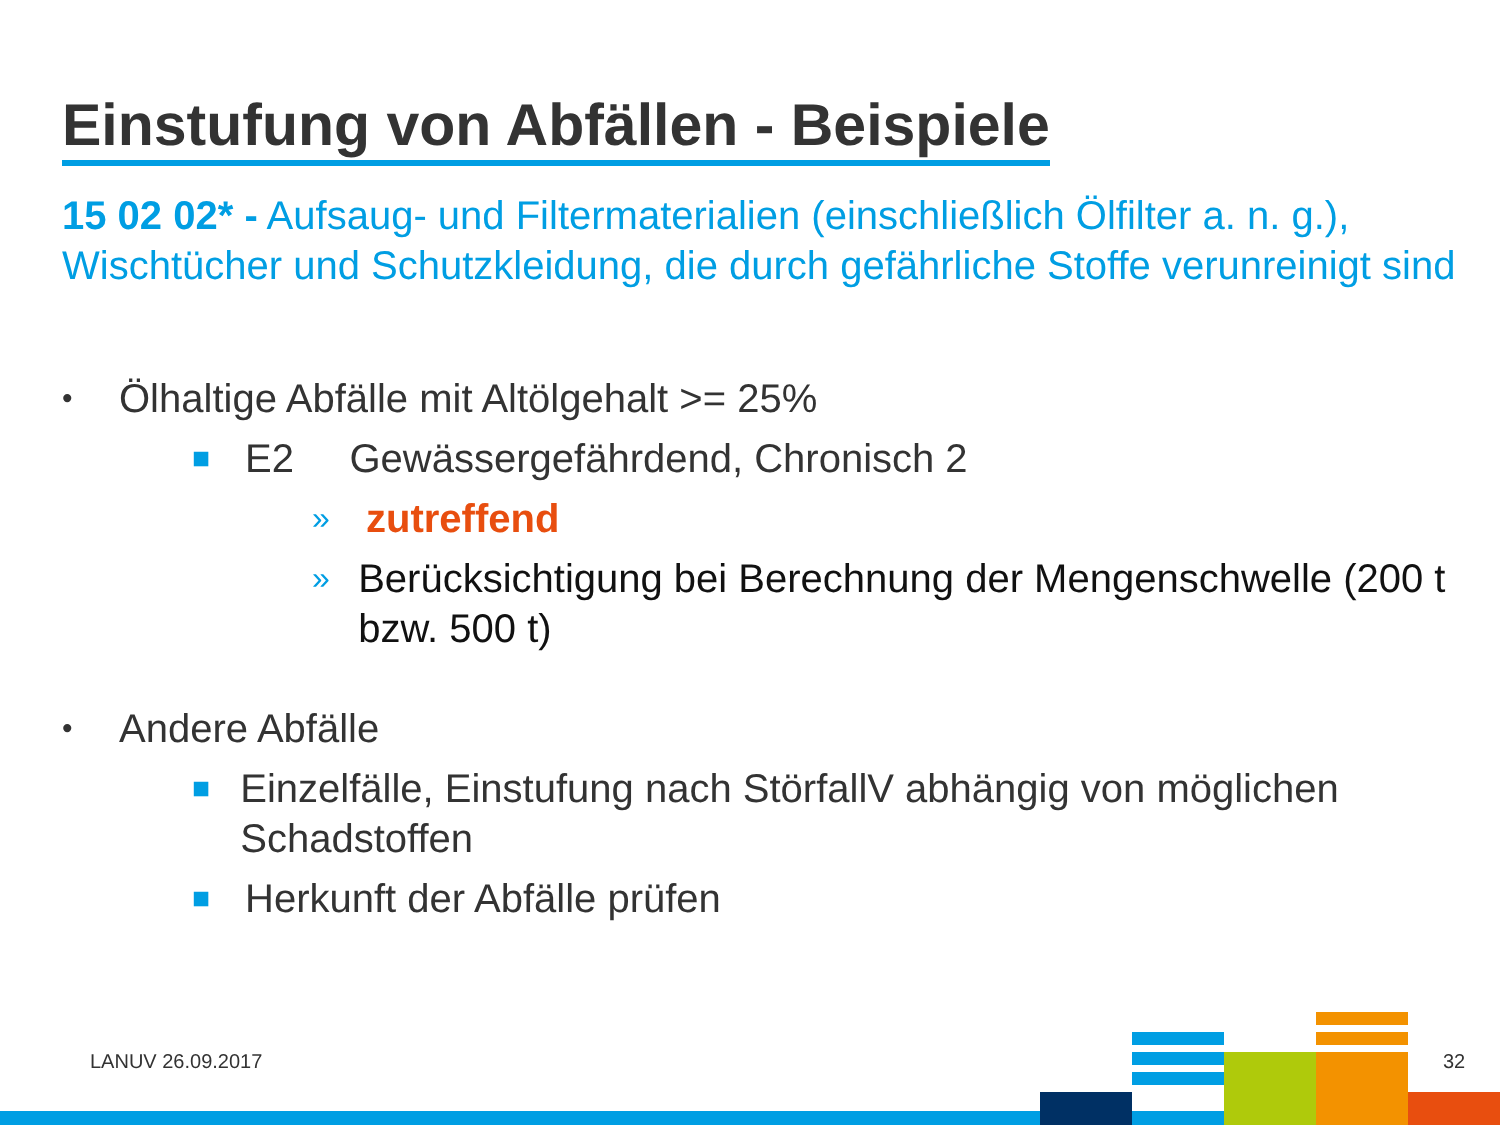Einstufung von Abfällen - Beispiele
15 02 02* - Aufsaug- und Filtermaterialien (einschließlich Ölfilter a. n. g.), Wischtücher und Schutzkleidung, die durch gefährliche Stoffe verunreinigt sind
• Ölhaltige Abfälle mit Altölgehalt >= 25%
■ E2 Gewässergefährdend, Chronisch 2
» zutreffend
» Berücksichtigung bei Berechnung der Mengenschwelle (200 t bzw. 500 t)
• Andere Abfälle
■ Einzelfälle, Einstufung nach StörfallV abhängig von möglichen Schadstoffen
■ Herkunft der Abfälle prüfen
LANUV 26.09.2017 32